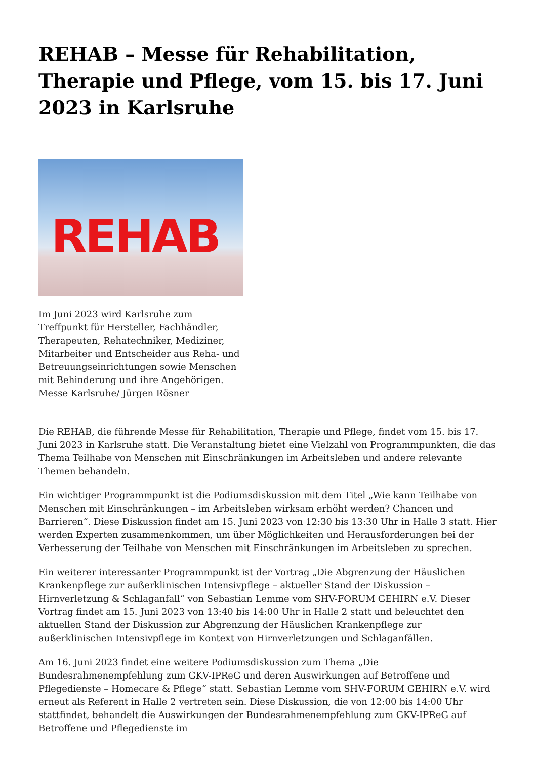REHAB – Messe für Rehabilitation, Therapie und Pflege, vom 15. bis 17. Juni 2023 in Karlsruhe
REHAB
Im Juni 2023 wird Karlsruhe zum Treffpunkt für Hersteller, Fachhändler, Therapeuten, Rehatechniker, Mediziner, Mitarbeiter und Entscheider aus Reha- und Betreuungseinrichtungen sowie Menschen mit Behinderung und ihre Angehörigen. Messe Karlsruhe/ Jürgen Rösner
Die REHAB, die führende Messe für Rehabilitation, Therapie und Pflege, findet vom 15. bis 17. Juni 2023 in Karlsruhe statt. Die Veranstaltung bietet eine Vielzahl von Programmpunkten, die das Thema Teilhabe von Menschen mit Einschränkungen im Arbeitsleben und andere relevante Themen behandeln.
Ein wichtiger Programmpunkt ist die Podiumsdiskussion mit dem Titel „Wie kann Teilhabe von Menschen mit Einschränkungen – im Arbeitsleben wirksam erhöht werden? Chancen und Barrieren“. Diese Diskussion findet am 15. Juni 2023 von 12:30 bis 13:30 Uhr in Halle 3 statt. Hier werden Experten zusammenkommen, um über Möglichkeiten und Herausforderungen bei der Verbesserung der Teilhabe von Menschen mit Einschränkungen im Arbeitsleben zu sprechen.
Ein weiterer interessanter Programmpunkt ist der Vortrag „Die Abgrenzung der Häuslichen Krankenpflege zur außerklinischen Intensivpflege – aktueller Stand der Diskussion – Hirnverletzung & Schlaganfall“ von Sebastian Lemme vom SHV-FORUM GEHIRN e.V. Dieser Vortrag findet am 15. Juni 2023 von 13:40 bis 14:00 Uhr in Halle 2 statt und beleuchtet den aktuellen Stand der Diskussion zur Abgrenzung der Häuslichen Krankenpflege zur außerklinischen Intensivpflege im Kontext von Hirnverletzungen und Schlaganfällen.
Am 16. Juni 2023 findet eine weitere Podiumsdiskussion zum Thema „Die Bundesrahmenempfehlung zum GKV-IPReG und deren Auswirkungen auf Betroffene und Pflegedienste – Homecare & Pflege“ statt. Sebastian Lemme vom SHV-FORUM GEHIRN e.V. wird erneut als Referent in Halle 2 vertreten sein. Diese Diskussion, die von 12:00 bis 14:00 Uhr stattfindet, behandelt die Auswirkungen der Bundesrahmenempfehlung zum GKV-IPReG auf Betroffene und Pflegedienste im